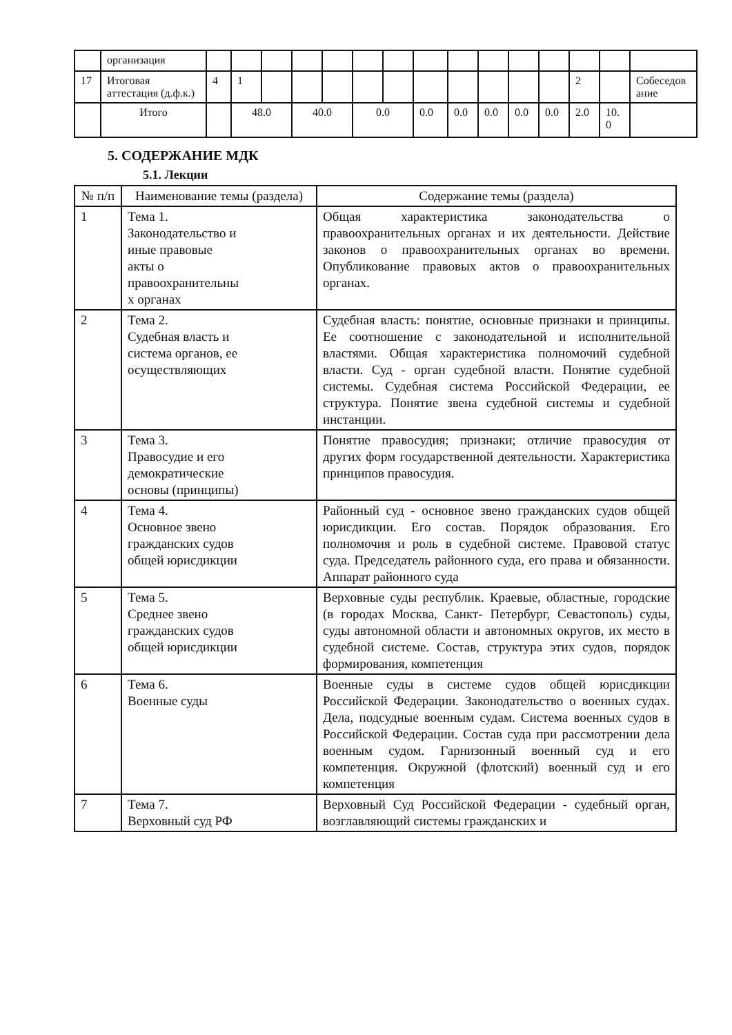| | организация | | | | | | | | | | | | | | | |
| 17 | Итоговая аттестация (д.ф.к.) | 4 | 1 | | | | | | | | | | | 2 | | Собеседов ание |
| | Итого | | 48.0 | | 40.0 | | 0.0 | | 0.0 | 0.0 | 0.0 | 0.0 | 0.0 | 2.0 | 10. 0 | |
5. СОДЕРЖАНИЕ МДК
5.1. Лекции
| № п/п | Наименование темы (раздела) | Содержание темы (раздела) |
| --- | --- | --- |
| 1 | Тема 1. Законодательство и иные правовые акты о правоохранительны х органах | Общая характеристика законодательства о правоохранительных органах и их деятельности. Действие законов о правоохранительных органах во времени. Опубликование правовых актов о правоохранительных органах. |
| 2 | Тема 2. Судебная власть и система органов, ее осуществляющих | Судебная власть: понятие, основные признаки и принципы. Ее соотношение с законодательной и исполнительной властями. Общая характеристика полномочий судебной власти. Суд - орган судебной власти. Понятие судебной системы. Судебная система Российской Федерации, ее структура. Понятие звена судебной системы и судебной инстанции. |
| 3 | Тема 3. Правосудие и его демократические основы (принципы) | Понятие правосудия; признаки; отличие правосудия от других форм государственной деятельности. Характеристика принципов правосудия. |
| 4 | Тема 4. Основное звено гражданских судов общей юрисдикции | Районный суд - основное звено гражданских судов общей юрисдикции. Его состав. Порядок образования. Его полномочия и роль в судебной системе. Правовой статус суда. Председатель районного суда, его права и обязанности. Аппарат районного суда |
| 5 | Тема 5. Среднее звено гражданских судов общей юрисдикции | Верховные суды республик. Краевые, областные, городские (в городах Москва, Санкт- Петербург, Севастополь) суды, суды автономной области и автономных округов, их место в судебной системе. Состав, структура этих судов, порядок формирования, компетенция |
| 6 | Тема 6. Военные суды | Военные суды в системе судов общей юрисдикции Российской Федерации. Законодательство о военных судах. Дела, подсудные военным судам. Система военных судов в Российской Федерации. Состав суда при рассмотрении дела военным судом. Гарнизонный военный суд и его компетенция. Окружной (флотский) военный суд и его компетенция |
| 7 | Тема 7. Верховный суд РФ | Верховный Суд Российской Федерации - судебный орган, возглавляющий системы гражданских и |